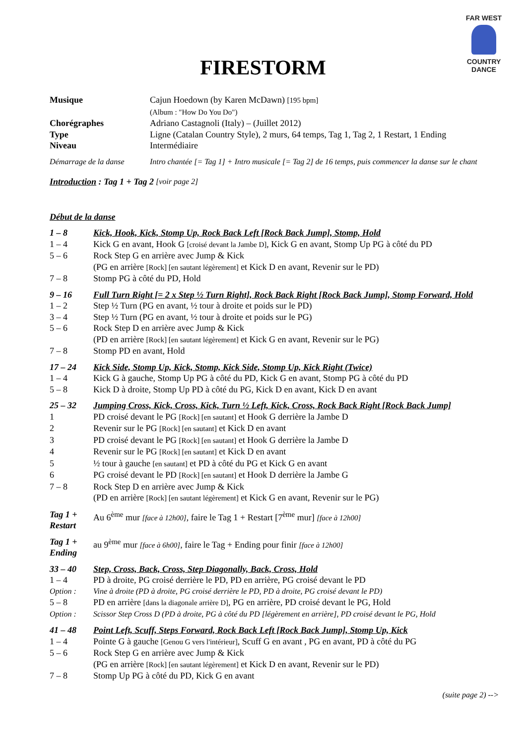FAR WEST
COUNTRY DANCE
FIRESTORM
Musique Cajun Hoedown (by Karen McDawn) [195 bpm]
(Album : "How Do You Do")
Chorégraphes Adriano Castagnoli (Italy) – (Juillet 2012)
Type Ligne (Catalan Country Style), 2 murs, 64 temps, Tag 1, Tag 2, 1 Restart, 1 Ending
Niveau Intermédiaire
Démarrage de la danse Intro chantée [= Tag 1] + Intro musicale [= Tag 2] de 16 temps, puis commencer la danse sur le chant
Introduction : Tag 1 + Tag 2 [voir page 2]
Début de la danse
1 – 8 Kick, Hook, Kick, Stomp Up, Rock Back Left [Rock Back Jump], Stomp, Hold
1 – 4 Kick G en avant, Hook G [croisé devant la Jambe D], Kick G en avant, Stomp Up PG à côté du PD
5 – 6 Rock Step G en arrière avec Jump & Kick
(PG en arrière [Rock] [en sautant légèrement] et Kick D en avant, Revenir sur le PD)
7 – 8 Stomp PG à côté du PD, Hold
9 – 16 Full Turn Right [= 2 x Step ½ Turn Right], Rock Back Right [Rock Back Jump], Stomp Forward, Hold
1 – 2 Step ½ Turn (PG en avant, ½ tour à droite et poids sur le PD)
3 – 4 Step ½ Turn (PG en avant, ½ tour à droite et poids sur le PG)
5 – 6 Rock Step D en arrière avec Jump & Kick
(PD en arrière [Rock] [en sautant légèrement] et Kick G en avant, Revenir sur le PG)
7 – 8 Stomp PD en avant, Hold
17 – 24 Kick Side, Stomp Up, Kick, Stomp, Kick Side, Stomp Up, Kick Right (Twice)
1 – 4 Kick G à gauche, Stomp Up PG à côté du PD, Kick G en avant, Stomp PG à côté du PD
5 – 8 Kick D à droite, Stomp Up PD à côté du PG, Kick D en avant, Kick D en avant
25 – 32 Jumping Cross, Kick, Cross, Kick, Turn ½ Left, Kick, Cross, Rock Back Right [Rock Back Jump]
1 PD croisé devant le PG [Rock] [en sautant] et Hook G derrière la Jambe D
2 Revenir sur le PG [Rock] [en sautant] et Kick D en avant
3 PD croisé devant le PG [Rock] [en sautant] et Hook G derrière la Jambe D
4 Revenir sur le PG [Rock] [en sautant] et Kick D en avant
5 ½ tour à gauche [en sautant] et PD à côté du PG et Kick G en avant
6 PG croisé devant le PD [Rock] [en sautant] et Hook D derrière la Jambe G
7 – 8 Rock Step D en arrière avec Jump & Kick
(PD en arrière [Rock] [en sautant légèrement] et Kick G en avant, Revenir sur le PG)
Tag 1 +
Restart
Au 6<sup>ème</sup> mur [face à 12h00], faire le Tag 1 + Restart [7<sup>ème</sup> mur] [face à 12h00]
Tag 1 +
Ending
au 9<sup>ème</sup> mur [face à 6h00], faire le Tag + Ending pour finir [face à 12h00]
33 – 40 Step, Cross, Back, Cross, Step Diagonally, Back, Cross, Hold
1 – 4 PD à droite, PG croisé derrière le PD, PD en arrière, PG croisé devant le PD
Option : Vine à droite (PD à droite, PG croisé derrière le PD, PD à droite, PG croisé devant le PD)
5 – 8 PD en arrière [dans la diagonale arrière D], PG en arrière, PD croisé devant le PG, Hold
Option : Scissor Step Cross D (PD à droite, PG à côté du PD [légèrement en arrière], PD croisé devant le PG, Hold
41 – 48 Point Left, Scuff, Steps Forward, Rock Back Left [Rock Back Jump], Stomp Up, Kick
1 – 4 Pointe G à gauche [Genou G vers l'intérieur], Scuff G en avant , PG en avant, PD à côté du PG
5 – 6 Rock Step G en arrière avec Jump & Kick
(PG en arrière [Rock] [en sautant légèrement] et Kick D en avant, Revenir sur le PD)
7 – 8 Stomp Up PG à côté du PD, Kick G en avant
(suite page 2) -->